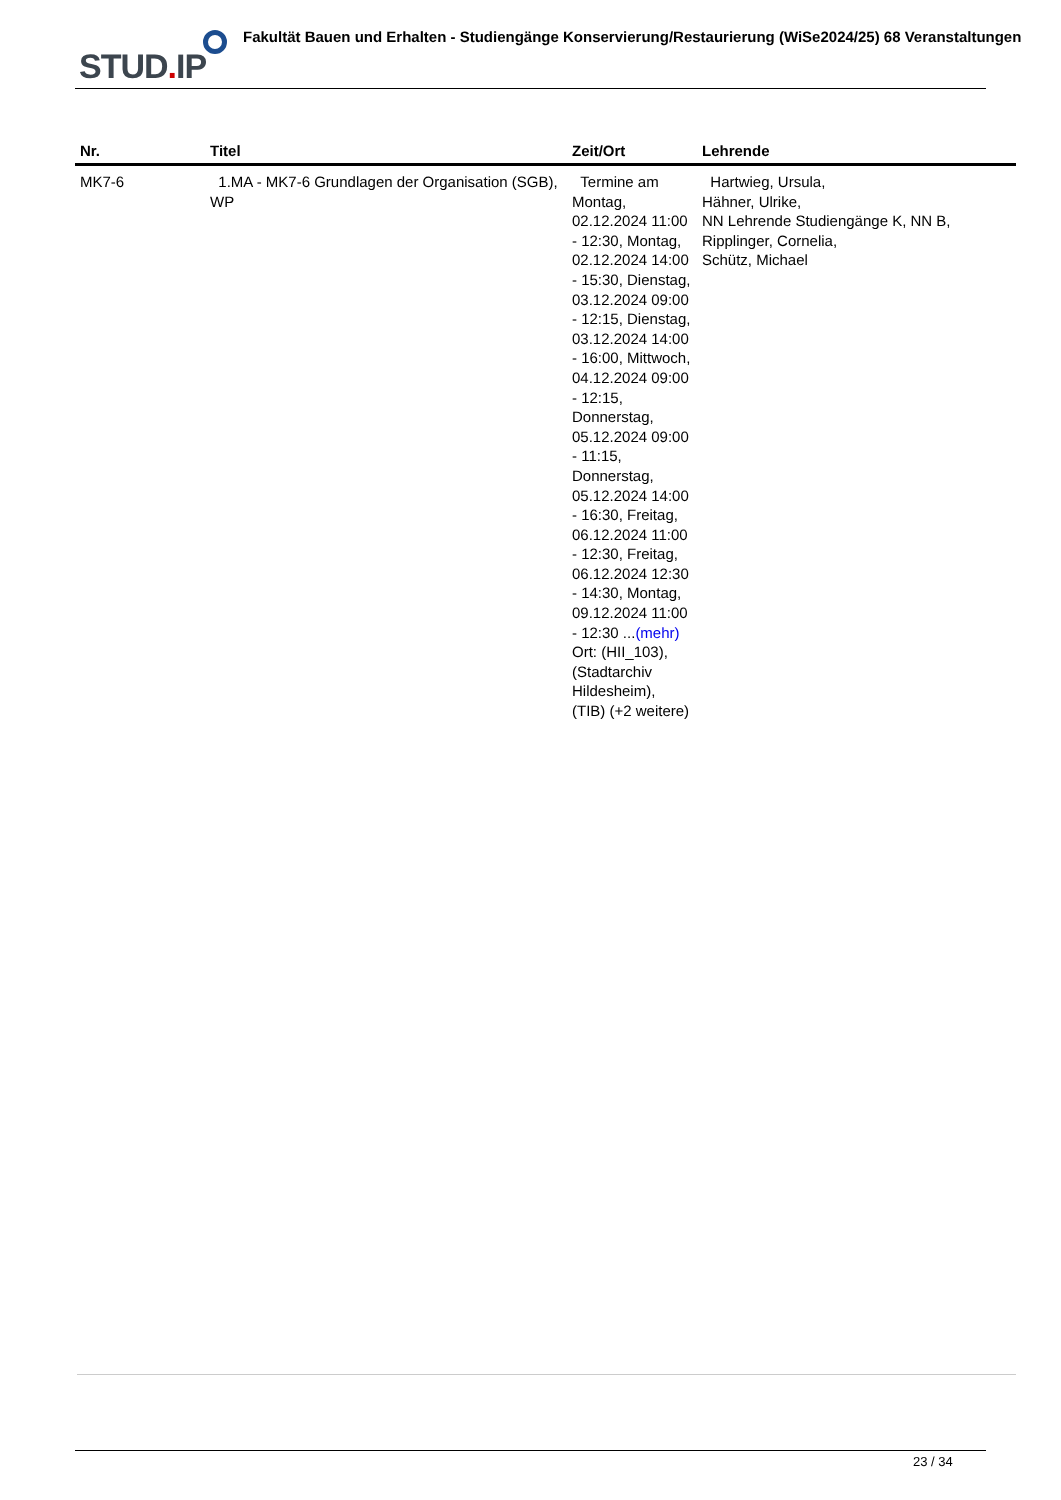STUD. IP
Fakultät Bauen und Erhalten - Studiengänge Konservierung/Restaurierung (WiSe2024/25) 68 Veranstaltungen
| Nr. | Titel | Zeit/Ort | Lehrende |
| --- | --- | --- | --- |
| MK7-6 | 1.MA - MK7-6 Grundlagen der Organisation (SGB), WP | Termine am Montag, 02.12.2024 11:00 - 12:30, Montag, 02.12.2024 14:00 - 15:30, Dienstag, 03.12.2024 09:00 - 12:15, Dienstag, 03.12.2024 14:00 - 16:00, Mittwoch, 04.12.2024 09:00 - 12:15, Donnerstag, 05.12.2024 09:00 - 11:15, Donnerstag, 05.12.2024 14:00 - 16:30, Freitag, 06.12.2024 11:00 - 12:30, Freitag, 06.12.2024 12:30 - 14:30, Montag, 09.12.2024 11:00 - 12:30 ... (mehr) Ort: (HII_103), (Stadtarchiv Hildesheim), (TIB) (+2 weitere) | Hartwieg, Ursula, Hähner, Ulrike, NN Lehrende Studiengänge K, NN B, Ripplinger, Cornelia, Schütz, Michael |
23 / 34